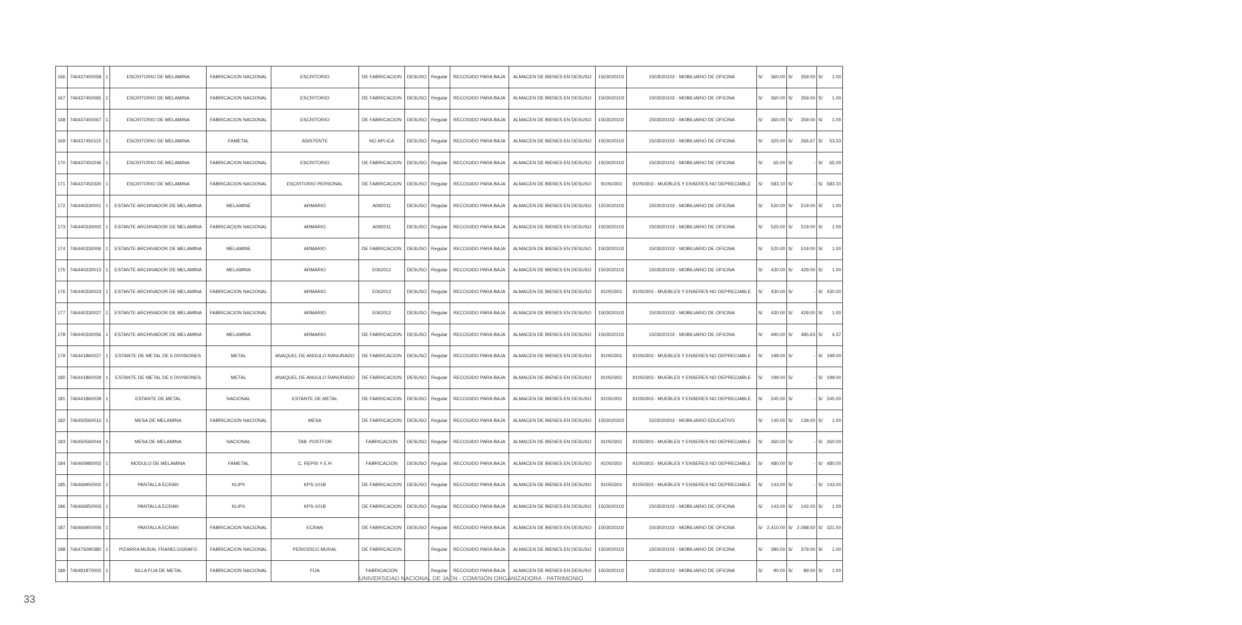| 166 | 746437450058 | 1 | ESCRITORIO DE MELAMINA | FABRICACION NACIONAL | ESCRITORIO | DE FABRICACION | DESUSO | Regular | RECOGIDO PARA BAJA | ALMACEN DE BIENES EN DESUSO | 1503020102 | 1503020102 - MOBILIARIO DE OFICINA | S/ | 360.00 | S/ | 359.00 | S/ | 1.00 |
| 167 | 746437450065 | 1 | ESCRITORIO DE MELAMINA | FABRICACION NACIONAL | ESCRITORIO | DE FABRICACION | DESUSO | Regular | RECOGIDO PARA BAJA | ALMACEN DE BIENES EN DESUSO | 1503020102 | 1503020102 - MOBILIARIO DE OFICINA | S/ | 360.00 | S/ | 359.00 | S/ | 1.00 |
| 168 | 746437450067 | 1 | ESCRITORIO DE MELAMINA | FABRICACION NACIONAL | ESCRITORIO | DE FABRICACION | DESUSO | Regular | RECOGIDO PARA BAJA | ALMACEN DE BIENES EN DESUSO | 1503020102 | 1503020102 - MOBILIARIO DE OFICINA | S/ | 360.00 | S/ | 359.00 | S/ | 1.00 |
| 169 | 746437450115 | 1 | ESCRITORIO DE MELAMINA | FAMETAL | ASISTENTE | NO APLICA | DESUSO | Regular | RECOGIDO PARA BAJA | ALMACEN DE BIENES EN DESUSO | 1503020102 | 1503020102 - MOBILIARIO DE OFICINA | S/ | 320.00 | S/ | 266.67 | S/ | 53.33 |
| 170 | 746437450246 | 1 | ESCRITORIO DE MELAMINA | FABRICACION NACIONAL | ESCRITORIO | DE FABRICACION | DESUSO | Regular | RECOGIDO PARA BAJA | ALMACEN DE BIENES EN DESUSO | 1503020102 | 1503020102 - MOBILIARIO DE OFICINA | S/ | 65.00 | S/ | - | S/ | 65.00 |
| 171 | 746437450320 | 1 | ESCRITORIO DE MELAMINA | FABRICACION NACIONAL | ESCRITORIO PERSONAL | DE FABRICACION | DESUSO | Regular | RECOGIDO PARA BAJA | ALMACEN DE BIENES EN DESUSO | 91050303 | 91050303 - MUEBLES Y ENSERES NO DEPRECIABLE | S/ | 583.10 | S/ | - | S/ | 583.10 |
| 172 | 746440330001 | 1 | ESTANTE ARCHIVADOR DE MELAMINA | MELAMINE | ARMARIO | A092011 | DESUSO | Regular | RECOGIDO PARA BAJA | ALMACEN DE BIENES EN DESUSO | 1503020102 | 1503020102 - MOBILIARIO DE OFICINA | S/ | 520.00 | S/ | 519.00 | S/ | 1.00 |
| 173 | 746440330002 | 1 | ESTANTE ARCHIVADOR DE MELAMINA | FABRICACION NACIONAL | ARMARIO | A092011 | DESUSO | Regular | RECOGIDO PARA BAJA | ALMACEN DE BIENES EN DESUSO | 1503020102 | 1503020102 - MOBILIARIO DE OFICINA | S/ | 520.00 | S/ | 519.00 | S/ | 1.00 |
| 174 | 746440330006 | 1 | ESTANTE ARCHIVADOR DE MELAMINA | MELAMINE | ARMARIO | DE FABRICACION | DESUSO | Regular | RECOGIDO PARA BAJA | ALMACEN DE BIENES EN DESUSO | 1503020102 | 1503020102 - MOBILIARIO DE OFICINA | S/ | 520.00 | S/ | 519.00 | S/ | 1.00 |
| 175 | 746440330013 | 1 | ESTANTE ARCHIVADOR DE MELAMINA | MELAMINA | ARMARIO | E062012 | DESUSO | Regular | RECOGIDO PARA BAJA | ALMACEN DE BIENES EN DESUSO | 1503020102 | 1503020102 - MOBILIARIO DE OFICINA | S/ | 430.00 | S/ | 429.00 | S/ | 1.00 |
| 176 | 746440330023 | 1 | ESTANTE ARCHIVADOR DE MELAMINA | FABRICACION NACIONAL | ARMARIO | E062012 | DESUSO | Regular | RECOGIDO PARA BAJA | ALMACEN DE BIENES EN DESUSO | 91050303 | 91050303 - MUEBLES Y ENSERES NO DEPRECIABLE | S/ | 430.00 | S/ | - | S/ | 430.00 |
| 177 | 746440330027 | 1 | ESTANTE ARCHIVADOR DE MELAMINA | FABRICACION NACIONAL | ARMARIO | E062012 | DESUSO | Regular | RECOGIDO PARA BAJA | ALMACEN DE BIENES EN DESUSO | 1503020102 | 1503020102 - MOBILIARIO DE OFICINA | S/ | 430.00 | S/ | 429.00 | S/ | 1.00 |
| 178 | 746440330056 | 1 | ESTANTE ARCHIVADOR DE MELAMINA | MELAMINA | ARMARIO | DE FABRICACION | DESUSO | Regular | RECOGIDO PARA BAJA | ALMACEN DE BIENES EN DESUSO | 1503020102 | 1503020102 - MOBILIARIO DE OFICINA | S/ | 490.00 | S/ | 485.63 | S/ | 4.37 |
| 179 | 746441860027 | 1 | ESTANTE DE METAL DE 6 DIVISIONES | METAL | ANAQUEL DE ANGULO RANURADO | DE FABRICACION | DESUSO | Regular | RECOGIDO PARA BAJA | ALMACEN DE BIENES EN DESUSO | 91050303 | 91050303 - MUEBLES Y ENSERES NO DEPRECIABLE | S/ | 199.00 | S/ | - | S/ | 199.00 |
| 180 | 746441860029 | 1 | ESTANTE DE METAL DE 6 DIVISIONES | METAL | ANAQUEL DE ANGULO RANURADO | DE FABRICACION | DESUSO | Regular | RECOGIDO PARA BAJA | ALMACEN DE BIENES EN DESUSO | 91050303 | 91050303 - MUEBLES Y ENSERES NO DEPRECIABLE | S/ | 199.00 | S/ | - | S/ | 199.00 |
| 181 | 746441860039 | 1 | ESTANTE DE METAL | NACIONAL | ESTANTE DE METAL | DE FABRICACION | DESUSO | Regular | RECOGIDO PARA BAJA | ALMACEN DE BIENES EN DESUSO | 91050303 | 91050303 - MUEBLES Y ENSERES NO DEPRECIABLE | S/ | 245.00 | S/ | - | S/ | 245.00 |
| 182 | 746450560016 | 1 | MESA DE MELAMINA | FABRICACION NACIONAL | MESA | DE FABRICACION | DESUSO | Regular | RECOGIDO PARA BAJA | ALMACEN DE BIENES EN DESUSO | 1503020202 | 1503020202 - MOBILIARIO EDUCATIVO | S/ | 140.00 | S/ | 139.00 | S/ | 1.00 |
| 183 | 746450560044 | 1 | MESA DE MELAMINA | NACIONAL | TAB. POSTFOR | FABRICACION | DESUSO | Regular | RECOGIDO PARA BAJA | ALMACEN DE BIENES EN DESUSO | 91050303 | 91050303 - MUEBLES Y ENSERES NO DEPRECIABLE | S/ | 260.00 | S/ | - | S/ | 260.00 |
| 184 | 746460980002 | 1 | MODULO DE MELAMINA | FAMETAL | C. REPIS Y E.H | FABRICACION | DESUSO | Regular | RECOGIDO PARA BAJA | ALMACEN DE BIENES EN DESUSO | 91050303 | 91050303 - MUEBLES Y ENSERES NO DEPRECIABLE | S/ | 480.00 | S/ | - | S/ | 480.00 |
| 185 | 746466950002 | 1 | PANTALLA ECRAN | KLIPX | KPS-101B | DE FABRICACION | DESUSO | Regular | RECOGIDO PARA BAJA | ALMACEN DE BIENES EN DESUSO | 91050303 | 91050303 - MUEBLES Y ENSERES NO DEPRECIABLE | S/ | 143.00 | S/ | - | S/ | 143.00 |
| 186 | 746466950003 | 1 | PANTALLA ECRAN | KLIPX | KPS-101B | DE FABRICACION | DESUSO | Regular | RECOGIDO PARA BAJA | ALMACEN DE BIENES EN DESUSO | 1503020102 | 1503020102 - MOBILIARIO DE OFICINA | S/ | 143.00 | S/ | 142.00 | S/ | 1.00 |
| 187 | 746466950006 | 1 | PANTALLA ECRAN | FABRICACION NACIONAL | ECRAN | DE FABRICACION | DESUSO | Regular | RECOGIDO PARA BAJA | ALMACEN DE BIENES EN DESUSO | 1503020102 | 1503020102 - MOBILIARIO DE OFICINA | S/ | 2,410.00 | S/ | 2,088.50 | S/ | 321.50 |
| 188 | 746475090380 | 1 | PIZARRA MURAL FRANELOGRAFO | FABRICACION NACIONAL | PERIODICO MURAL | DE FABRICACION | | Regular | RECOGIDO PARA BAJA | ALMACEN DE BIENES EN DESUSO | 1503020102 | 1503020102 - MOBILIARIO DE OFICINA | S/ | 380.00 | S/ | 379.00 | S/ | 1.00 |
| 189 | 746481870002 | 1 | SILLA FIJA DE METAL | FABRICACION NACIONAL | FIJA | FABRICACION | | Regular | RECOGIDO PARA BAJA | ALMACEN DE BIENES EN DESUSO | 1503020102 | 1503020102 - MOBILIARIO DE OFICINA | S/ | 90.00 | S/ | 89.00 | S/ | 1.00 |
UNIVERSIDAD NACIONAL DE JAÉN - COMISIÓN ORGANIZADORA - PATRIMONIO
33